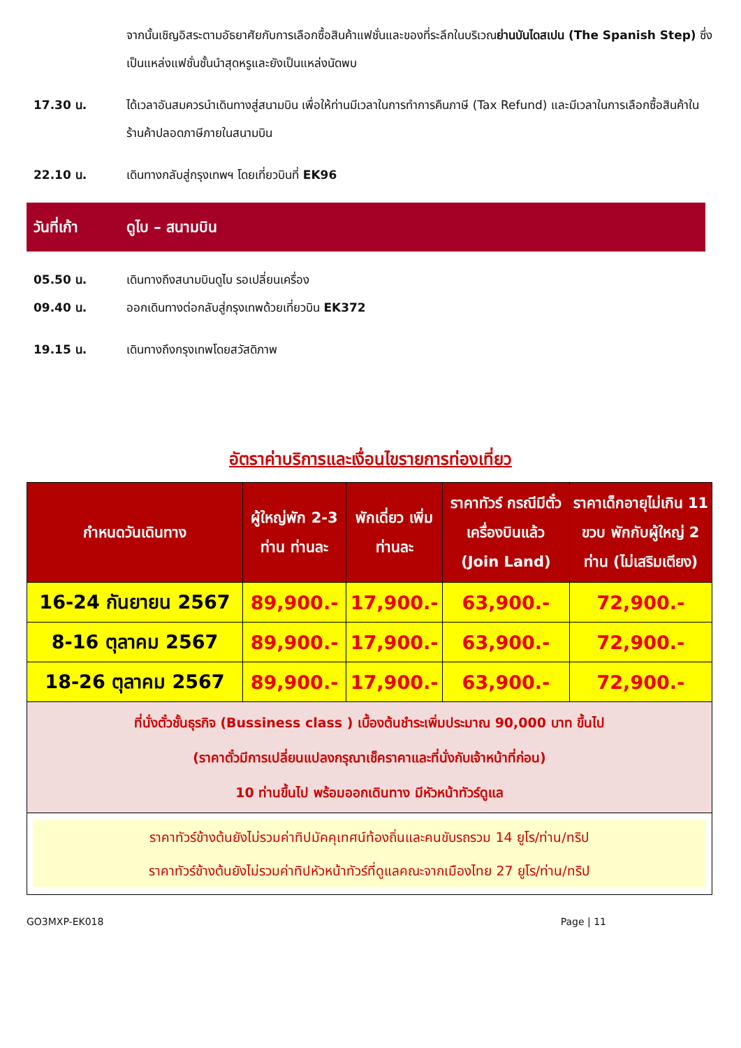จากนั้นเชิญอิสระตามอัธยาศัยกับการเลือกซื้อสินค้าแฟชั่นและของที่ระลึกในบริเวณย่านบันไดสเปน (The Spanish Step) ซึ่งเป็นแหล่งแฟชั่นชั้นนำสุดหรูและยังเป็นแหล่งนัดพบ
17.30 น. ได้เวลาอันสมควรนำเดินทางสู่สนามบิน เพื่อให้ท่านมีเวลาในการทำการคืนภาษี (Tax Refund) และมีเวลาในการเลือกซื้อสินค้าในร้านค้าปลอดภาษีภายในสนามบิน
22.10 น. เดินทางกลับสู่กรุงเทพฯ โดยเที่ยวบินที่ EK96
วันที่เก้า ดูไบ – สนามบิน
05.50 น. เดินทางถึงสนามบินดูไบ รอเปลี่ยนเครื่อง
09.40 น. ออกเดินทางต่อกลับสู่กรุงเทพด้วยเที่ยวบิน EK372
19.15 น. เดินทางถึงกรุงเทพโดยสวัสดิภาพ
อัตราค่าบริการและเงื่อนไขรายการท่องเที่ยว
| กำหนดวันเดินทาง | ผู้ใหญ่พัก 2-3 ท่าน ท่านละ | พักเดี่ยว เพิ่ม ท่านละ | ราคาทัวร์ กรณีมีตั๋ว เครื่องบินแล้ว (Join Land) | ราคาเด็กอายุไม่เกิน 11 ขวบ พักกับผู้ใหญ่ 2 ท่าน (ไม่เสริมเตียง) |
| --- | --- | --- | --- | --- |
| 16-24 กันยายน 2567 | 89,900.- | 17,900.- | 63,900.- | 72,900.- |
| 8-16 ตุลาคม 2567 | 89,900.- | 17,900.- | 63,900.- | 72,900.- |
| 18-26 ตุลาคม 2567 | 89,900.- | 17,900.- | 63,900.- | 72,900.- |
| ที่นั่งตั๋วชั้นธุรกิจ (Bussiness class ) เบื้องต้นชำระเพิ่มประมาณ 90,000 บาท ขึ้นไป (ราคาตั๋วมีการเปลี่ยนแปลงกรุณาเช็คราคาและที่นั่งกับเจ้าหน้าที่ก่อน) 10 ท่านขึ้นไป พร้อมออกเดินทาง มีหัวหน้าทัวร์ดูแล | | | | |
| ราคาทัวร์ข้างต้นยังไม่รวมค่าทิปมัคคุเทศน์ท้องถิ่นและคนขับรถรวม 14 ยูโร/ท่าน/ทริป ราคาทัวร์ข้างต้นยังไม่รวมค่าทิปหัวหน้าทัวร์ที่ดูแลคณะจากเมืองไทย 27 ยูโร/ท่าน/ทริป | | | | |
GO3MXP-EK018 Page | 11